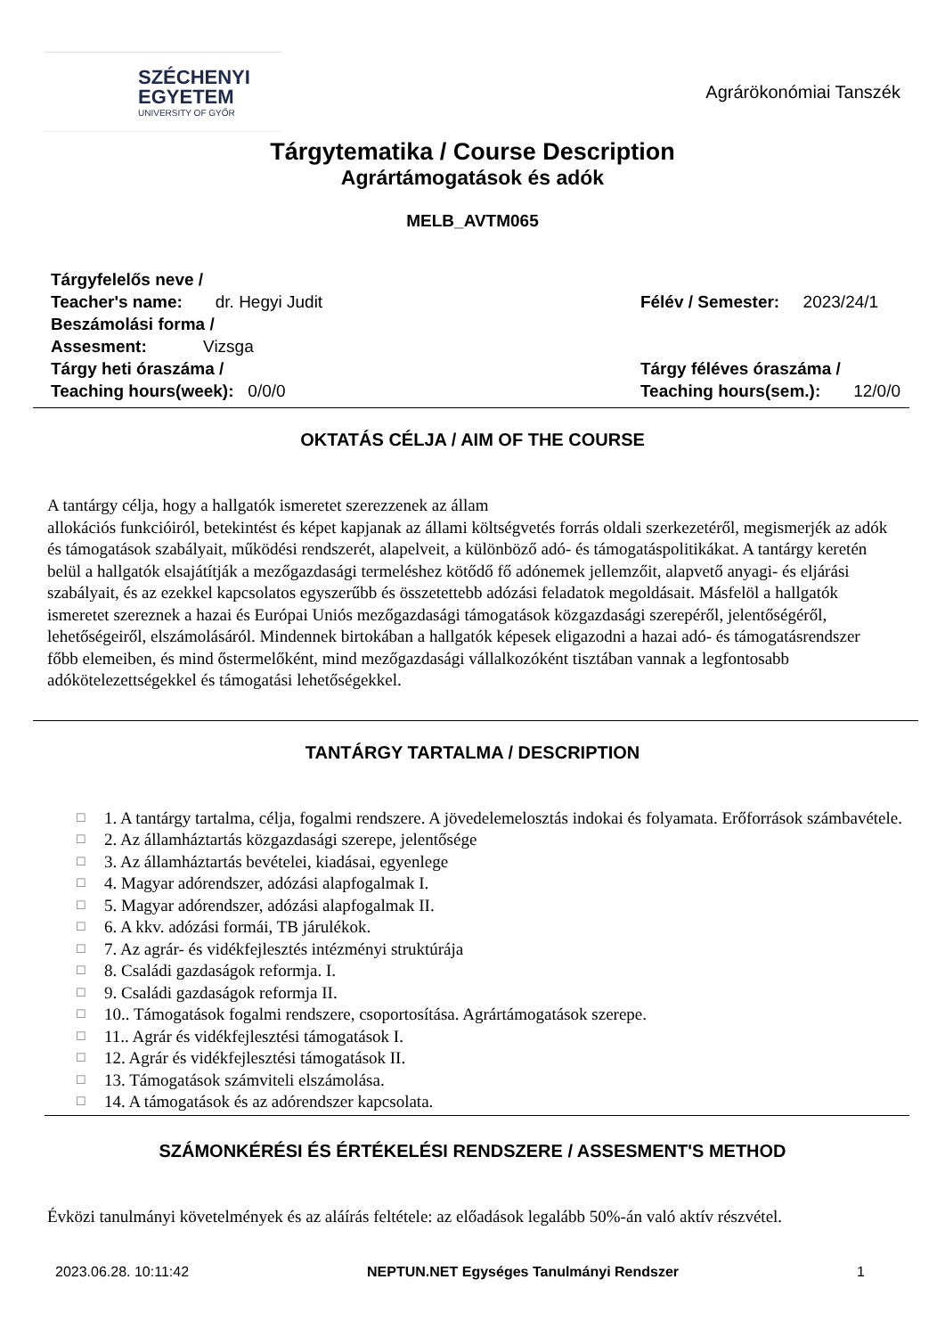SZÉCHENYI
EGYETEM
UNIVERSITY OF GYŐR
Agrárökonómiai Tanszék
Tárgytematika / Course Description
Agrártámogatások és adók
MELB_AVTM065
Tárgyfelelős neve /
Teacher's name: dr. Hegyi Judit
Beszámolási forma /
Assesment: Vizsga
Tárgy heti óraszáma /
Teaching hours(week): 0/0/0
Félév / Semester: 2023/24/1
Tárgy féléves óraszáma /
Teaching hours(sem.): 12/0/0
OKTATÁS CÉLJA / AIM OF THE COURSE
A tantárgy célja, hogy a hallgatók ismeretet szerezzenek az állam
allokációs funkcióiról, betekintést és képet kapjanak az állami költségvetés forrás oldali szerkezetéről, megismerjék az adók és támogatások szabályait, működési rendszerét, alapelveit, a különböző adó- és támogatáspolitikákat. A tantárgy keretén belül a hallgatók elsajátítják a mezőgazdasági termeléshez kötődő fő adónemek jellemzőit, alapvető anyagi- és eljárási szabályait, és az ezekkel kapcsolatos egyszerűbb és összetettebb adózási feladatok megoldásait. Másfelöl a hallgatók ismeretet szereznek a hazai és Európai Uniós mezőgazdasági támogatások közgazdasági szerepéről, jelentőségéről, lehetőségeiről, elszámolásáról. Mindennek birtokában a hallgatók képesek eligazodni a hazai adó- és támogatásrendszer főbb elemeiben, és mind őstermelőként, mind mezőgazdasági vállalkozóként tisztában vannak a legfontosabb adókötelezettségekkel és támogatási lehetőségekkel.
TANTÁRGY TARTALMA / DESCRIPTION
☐ 1. A tantárgy tartalma, célja, fogalmi rendszere. A jövedelemelosztás indokai és folyamata. Erőforrások számbavétele.
☐ 2. Az államháztartás közgazdasági szerepe, jelentősége
☐ 3. Az államháztartás bevételei, kiadásai, egyenlege
☐ 4. Magyar adórendszer, adózási alapfogalmak I.
☐ 5. Magyar adórendszer, adózási alapfogalmak II.
☐ 6. A kkv. adózási formái, TB járulékok.
☐ 7. Az agrár- és vidékfejlesztés intézményi struktúrája
☐ 8. Családi gazdaságok reformja. I.
☐ 9. Családi gazdaságok reformja II.
☐ 10.. Támogatások fogalmi rendszere, csoportosítása. Agrártámogatások szerepe.
☐ 11.. Agrár és vidékfejlesztési támogatások I.
☐ 12. Agrár és vidékfejlesztési támogatások II.
☐ 13. Támogatások számviteli elszámolása.
☐ 14. A támogatások és az adórendszer kapcsolata.
SZÁMONKÉRÉSI ÉS ÉRTÉKELÉSI RENDSZERE / ASSESMENT'S METHOD
Évközi tanulmányi követelmények és az aláírás feltétele: az előadások legalább 50%-án való aktív részvétel.
2023.06.28. 10:11:42 NEPTUN.NET Egységes Tanulmányi Rendszer 1